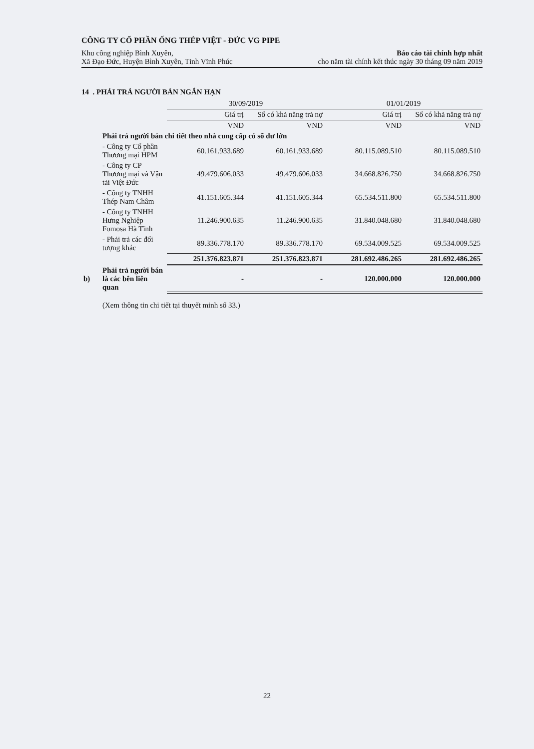CÔNG TY CỔ PHẦN ỐNG THÉP VIỆT - ĐỨC VG PIPE
Khu công nghiệp Bình Xuyên, Báo cáo tài chính hợp nhất
Xã Đạo Đức, Huyện Bình Xuyên, Tỉnh Vĩnh Phúc cho năm tài chính kết thúc ngày 30 tháng 09 năm 2019
14 . PHẢI TRẢ NGƯỜI BÁN NGẮN HẠN
| | | 30/09/2019 | | 01/01/2019 | |
| --- | --- | --- | --- | --- | --- |
| | | Giá trị | Số có khả năng trả nợ | Giá trị | Số có khả năng trả nợ |
| | | VND | VND | VND | VND |
| | Phải trả người bán chi tiết theo nhà cung cấp có số dư lớn | | | | |
| | - Công ty Cổ phần Thương mại HPM | 60.161.933.689 | 60.161.933.689 | 80.115.089.510 | 80.115.089.510 |
| | - Công ty CP Thương mại và Vận tải Việt Đức | 49.479.606.033 | 49.479.606.033 | 34.668.826.750 | 34.668.826.750 |
| | - Công ty TNHH Thép Nam Châm | 41.151.605.344 | 41.151.605.344 | 65.534.511.800 | 65.534.511.800 |
| | - Công ty TNHH Hưng Nghiệp Fomosa Hà Tĩnh | 11.246.900.635 | 11.246.900.635 | 31.840.048.680 | 31.840.048.680 |
| | - Phải trả các đối tượng khác | 89.336.778.170 | 89.336.778.170 | 69.534.009.525 | 69.534.009.525 |
| | | 251.376.823.871 | 251.376.823.871 | 281.692.486.265 | 281.692.486.265 |
| b) | Phải trả người bán là các bên liên quan | - | - | 120.000.000 | 120.000.000 |
(Xem thông tin chi tiết tại thuyết minh số 33.)
22